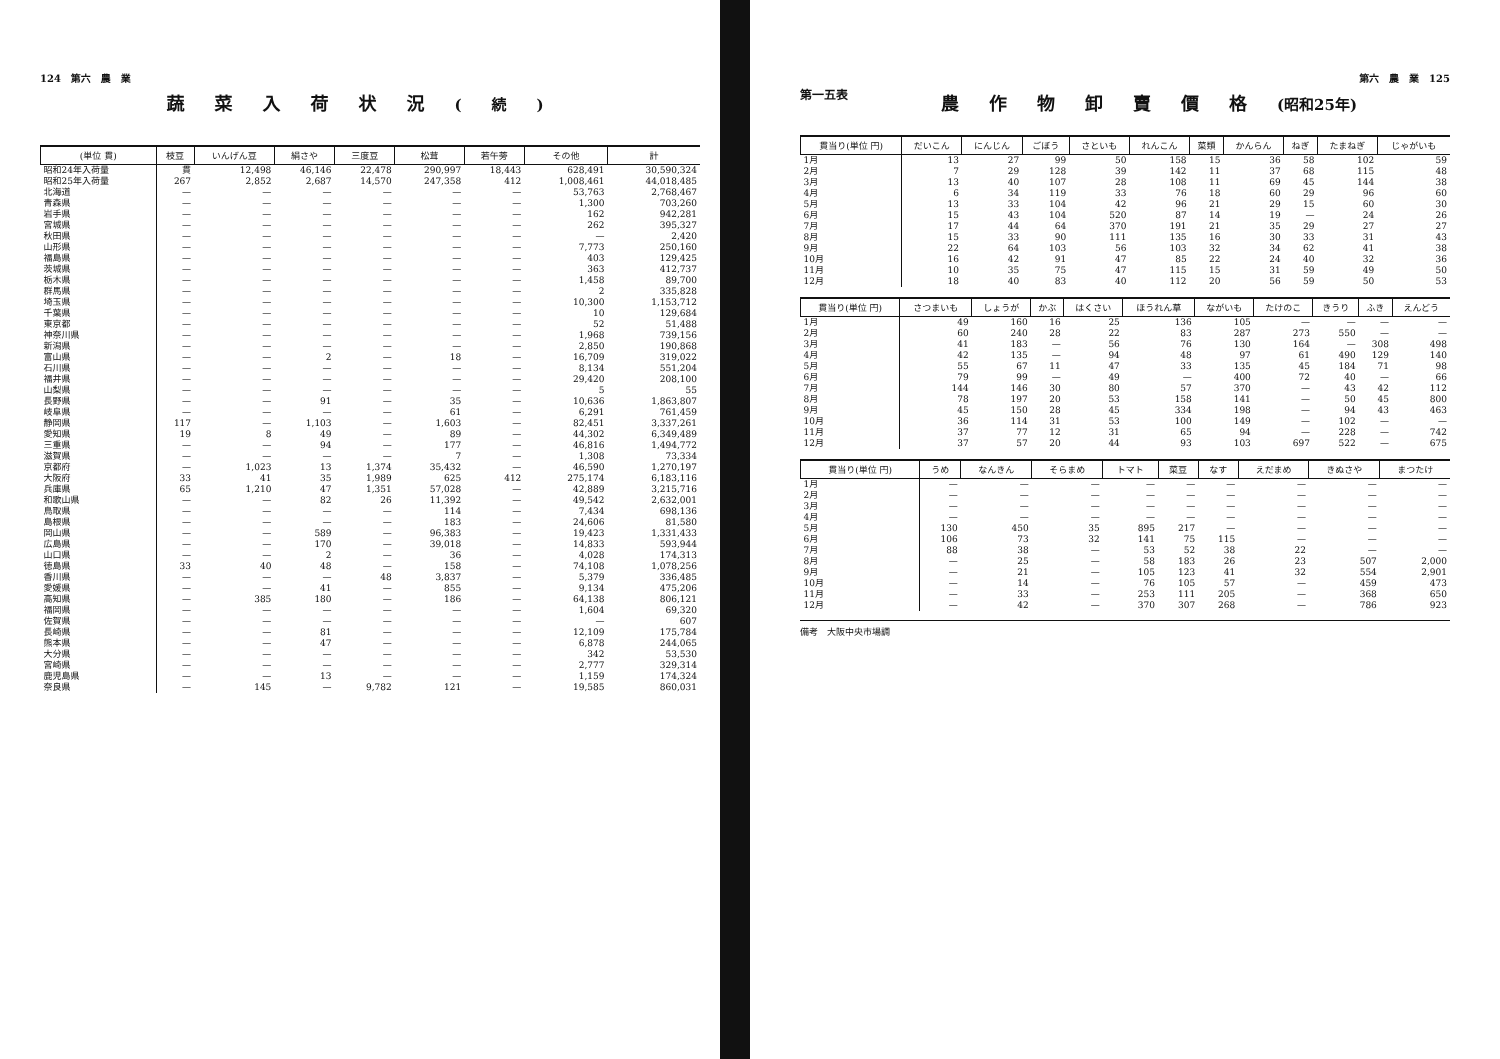124　第六　農　業
蔬菜入荷状況(続)
| (単位 貫) | 枝豆 | いんげん豆 | 絹さや | 三度豆 | 松茸 | 若午蒡 | その他 | 計 |
| --- | --- | --- | --- | --- | --- | --- | --- | --- |
| 昭和24年入荷量 | 貫 | 12,498 | 46,146 | 22,478 | 290,997 | 18,443 | 628,491 | 30,590,324 |
| 昭和25年入荷量 | 267 | 2,852 | 2,687 | 14,570 | 247,358 | 412 | 1,008,461 | 44,018,485 |
| 北海道 | — | — | — | — | — | — | 53,763 | 2,768,467 |
| 青森県 | — | — | — | — | — | — | 1,300 | 703,260 |
| 岩手県 | — | — | — | — | — | — | 162 | 942,281 |
| 宮城県 | — | — | — | — | — | — | 262 | 395,327 |
| 秋田県 | — | — | — | — | — | — | — | 2,420 |
| 山形県 | — | — | — | — | — | — | 7,773 | 250,160 |
| 福島県 | — | — | — | — | — | — | 403 | 129,425 |
| 茨城県 | — | — | — | — | — | — | 363 | 412,737 |
| 栃木県 | — | — | — | — | — | — | 1,458 | 89,700 |
| 群馬県 | — | — | — | — | — | — | 2 | 335,828 |
| 埼玉県 | — | — | — | — | — | — | 10,300 | 1,153,712 |
| 千葉県 | — | — | — | — | — | — | 10 | 129,684 |
| 東京都 | — | — | — | — | — | — | 52 | 51,488 |
| 神奈川県 | — | — | — | — | — | — | 1,968 | 739,156 |
| 新潟県 | — | — | — | — | — | — | 2,850 | 190,868 |
| 富山県 | — | — | 2 | — | 18 | — | 16,709 | 319,022 |
| 石川県 | — | — | — | — | — | — | 8,134 | 551,204 |
| 福井県 | — | — | — | — | — | — | 29,420 | 208,100 |
| 山梨県 | — | — | — | — | — | — | 5 | 55 |
| 長野県 | — | — | 91 | — | 35 | — | 10,636 | 1,863,807 |
| 岐阜県 | — | — | — | — | 61 | — | 6,291 | 761,459 |
| 静岡県 | 117 | — | 1,103 | — | 1,603 | — | 82,451 | 3,337,261 |
| 愛知県 | 19 | 8 | 49 | — | 89 | — | 44,302 | 6,349,489 |
| 三重県 | — | — | 94 | — | 177 | — | 46,816 | 1,494,772 |
| 滋賀県 | — | — | — | — | 7 | — | 1,308 | 73,334 |
| 京都府 | — | 1,023 | 13 | 1,374 | 35,432 | — | 46,590 | 1,270,197 |
| 大阪府 | 33 | 41 | 35 | 1,989 | 625 | 412 | 275,174 | 6,183,116 |
| 兵庫県 | 65 | 1,210 | 47 | 1,351 | 57,028 | — | 42,889 | 3,215,716 |
| 和歌山県 | — | — | 82 | 26 | 11,392 | — | 49,542 | 2,632,001 |
| 鳥取県 | — | — | — | — | 114 | — | 7,434 | 698,136 |
| 島根県 | — | — | — | — | 183 | — | 24,606 | 81,580 |
| 岡山県 | — | — | 589 | — | 96,383 | — | 19,423 | 1,331,433 |
| 広島県 | — | — | 170 | — | 39,018 | — | 14,833 | 593,944 |
| 山口県 | — | — | 2 | — | 36 | — | 4,028 | 174,313 |
| 徳島県 | 33 | 40 | 48 | — | 158 | — | 74,108 | 1,078,256 |
| 香川県 | — | — | — | 48 | 3,837 | — | 5,379 | 336,485 |
| 愛媛県 | — | — | 41 | — | 855 | — | 9,134 | 475,206 |
| 高知県 | — | 385 | 180 | — | 186 | — | 64,138 | 806,121 |
| 福岡県 | — | — | — | — | — | — | 1,604 | 69,320 |
| 佐賀県 | — | — | — | — | — | — | — | 607 |
| 長崎県 | — | — | 81 | — | — | — | 12,109 | 175,784 |
| 熊本県 | — | — | 47 | — | — | — | 6,878 | 244,065 |
| 大分県 | — | — | — | — | — | — | 342 | 53,530 |
| 宮崎県 | — | — | — | — | — | — | 2,777 | 329,314 |
| 鹿児島県 | — | — | 13 | — | — | — | 1,159 | 174,324 |
| 奈良県 | — | 145 | — | 9,782 | 121 | — | 19,585 | 860,031 |
第六　農　業　125
第一五表
農作物卸賣價格(昭和25年)
| 貫当り(単位 円) | だいこん | にんじん | ごぼう | さといも | れんこん | 菜類 | かんらん | ねぎ | たまねぎ | じゃがいも |
| --- | --- | --- | --- | --- | --- | --- | --- | --- | --- | --- |
| 1月 | 13 | 27 | 99 | 50 | 158 | 15 | 36 | 58 | 102 | 59 |
| 2月 | 7 | 29 | 128 | 39 | 142 | 11 | 37 | 68 | 115 | 48 |
| 3月 | 13 | 40 | 107 | 28 | 108 | 11 | 69 | 45 | 144 | 38 |
| 4月 | 6 | 34 | 119 | 33 | 76 | 18 | 60 | 29 | 96 | 60 |
| 5月 | 13 | 33 | 104 | 42 | 96 | 21 | 29 | 15 | 60 | 30 |
| 6月 | 15 | 43 | 104 | 520 | 87 | 14 | 19 | — | 24 | 26 |
| 7月 | 17 | 44 | 64 | 370 | 191 | 21 | 35 | 29 | 27 | 27 |
| 8月 | 15 | 33 | 90 | 111 | 135 | 16 | 30 | 33 | 31 | 43 |
| 9月 | 22 | 64 | 103 | 56 | 103 | 32 | 34 | 62 | 41 | 38 |
| 10月 | 16 | 42 | 91 | 47 | 85 | 22 | 24 | 40 | 32 | 36 |
| 11月 | 10 | 35 | 75 | 47 | 115 | 15 | 31 | 59 | 49 | 50 |
| 12月 | 18 | 40 | 83 | 40 | 112 | 20 | 56 | 59 | 50 | 53 |
| 貫当り(単位 円) | さつまいも | しょうが | かぶ | はくさい | ほうれん草 | ながいも | たけのこ | きうり | ふき | えんどう |
| --- | --- | --- | --- | --- | --- | --- | --- | --- | --- | --- |
| 1月 | 49 | 160 | 16 | 25 | 136 | 105 | — | — | — | — |
| 2月 | 60 | 240 | 28 | 22 | 83 | 287 | 273 | 550 | — | — |
| 3月 | 41 | 183 | — | 56 | 76 | 130 | 164 | — | 308 | 498 |
| 4月 | 42 | 135 | — | 94 | 48 | 97 | 61 | 490 | 129 | 140 |
| 5月 | 55 | 67 | 11 | 47 | 33 | 135 | 45 | 184 | 71 | 98 |
| 6月 | 79 | 99 | — | 49 | — | 400 | 72 | 40 | — | 66 |
| 7月 | 144 | 146 | 30 | 80 | 57 | 370 | — | 43 | 42 | 112 |
| 8月 | 78 | 197 | 20 | 53 | 158 | 141 | — | 50 | 45 | 800 |
| 9月 | 45 | 150 | 28 | 45 | 334 | 198 | — | 94 | 43 | 463 |
| 10月 | 36 | 114 | 31 | 53 | 100 | 149 | — | 102 | — | — |
| 11月 | 37 | 77 | 12 | 31 | 65 | 94 | — | 228 | — | 742 |
| 12月 | 37 | 57 | 20 | 44 | 93 | 103 | 697 | 522 | — | 675 |
| 貫当り(単位 円) | うめ | なんきん | そらまめ | トマト | 菜豆 | なす | えだまめ | きぬさや | まつたけ |
| --- | --- | --- | --- | --- | --- | --- | --- | --- | --- |
| 1月 | — | — | — | — | — | — | — | — | — |
| 2月 | — | — | — | — | — | — | — | — | — |
| 3月 | — | — | — | — | — | — | — | — | — |
| 4月 | — | — | — | — | — | — | — | — | — |
| 5月 | 130 | 450 | 35 | 895 | 217 | — | — | — | — |
| 6月 | 106 | 73 | 32 | 141 | 75 | 115 | — | — | — |
| 7月 | 88 | 38 | — | 53 | 52 | 38 | 22 | — | — |
| 8月 | — | 25 | — | 58 | 183 | 26 | 23 | 507 | 2,000 |
| 9月 | — | 21 | — | 105 | 123 | 41 | 32 | 554 | 2,901 |
| 10月 | — | 14 | — | 76 | 105 | 57 | — | 459 | 473 |
| 11月 | — | 33 | — | 253 | 111 | 205 | — | 368 | 650 |
| 12月 | — | 42 | — | 370 | 307 | 268 | — | 786 | 923 |
備考　大阪中央市場調